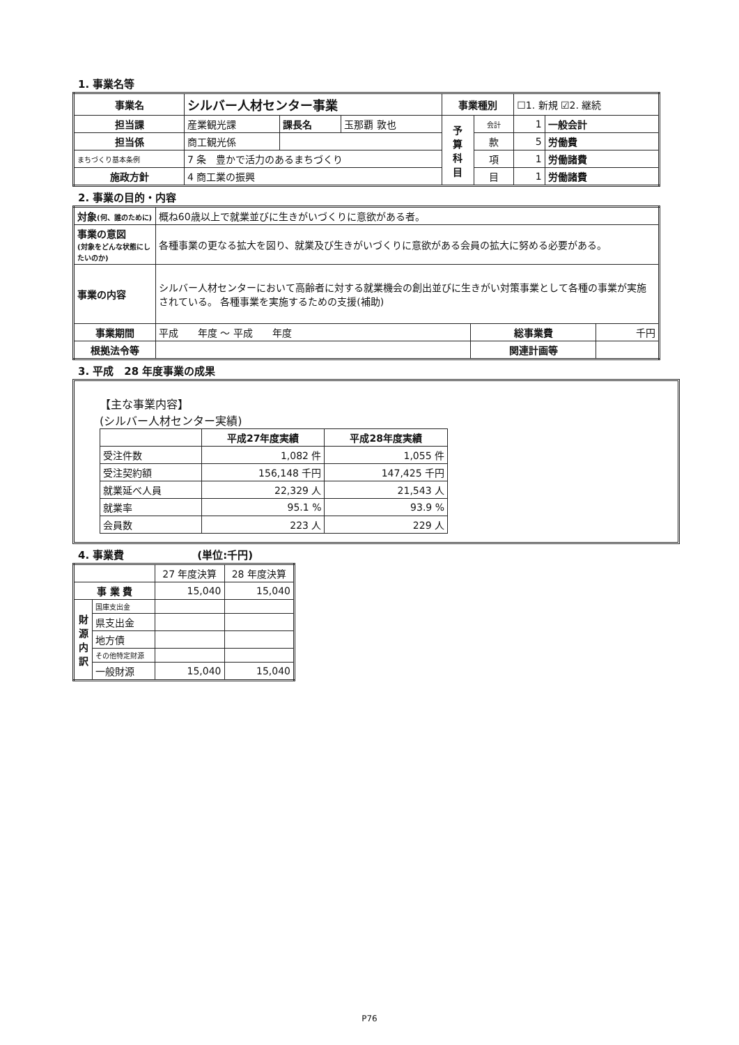1. 事業名等
| 事業名 | シルバー人材センター事業 | | | 事業種別 | | ☐1. 新規 ☑2. 継続 | |
| 担当課 | 産業観光課 | 課長名 | 玉那覇 敦也 | 予 算 科 目 | 会計 | 1 | 一般会計 |
| 担当係 | 商工観光係 | | | | 款 | 5 | 労働費 |
| まちづくり基本条例 | 7 条 豊かで活力のあるまちづくり | | | | 項 | 1 | 労働諸費 |
| 施政方針 | 4 商工業の振興 | | | | 目 | 1 | 労働諸費 |
2. 事業の目的・内容
| 対象 (何、誰のために) | 概ね60歳以上で就業並びに生きがいづくりに意欲がある者。 | | |
| 事業の意図 (対象をどんな状態にしたいのか) | 各種事業の更なる拡大を図り、就業及び生きがいづくりに意欲がある会員の拡大に努める必要がある。 | | |
| 事業の内容 | シルバー人材センターにおいて高齢者に対する就業機会の創出並びに生きがい対策事業として各種の事業が実施されている。 各種事業を実施するための支援(補助) | | |
| 事業期間 | 平成 年度 ～ 平成 年度 | 総事業費 | 千円 |
| 根拠法令等 | | 関連計画等 | |
3. 平成　28 年度事業の成果
【主な事業内容】
(シルバー人材センター実績)
| | 平成27年度実績 | 平成28年度実績 |
| --- | --- | --- |
| 受注件数 | 1,082 件 | 1,055 件 |
| 受注契約額 | 156,148 千円 | 147,425 千円 |
| 就業延べ人員 | 22,329 人 | 21,543 人 |
| 就業率 | 95.1 % | 93.9 % |
| 会員数 | 223 人 | 229 人 |
4. 事業費　　　　　　　(単位:千円)
| | | 27 年度決算 | 28 年度決算 |
| 事 業 費 | | 15,040 | 15,040 |
| 財 源 内 訳 | 国庫支出金 | | |
| | 県支出金 | | |
| | 地方債 | | |
| | その他特定財源 | | |
| | 一般財源 | 15,040 | 15,040 |
P76